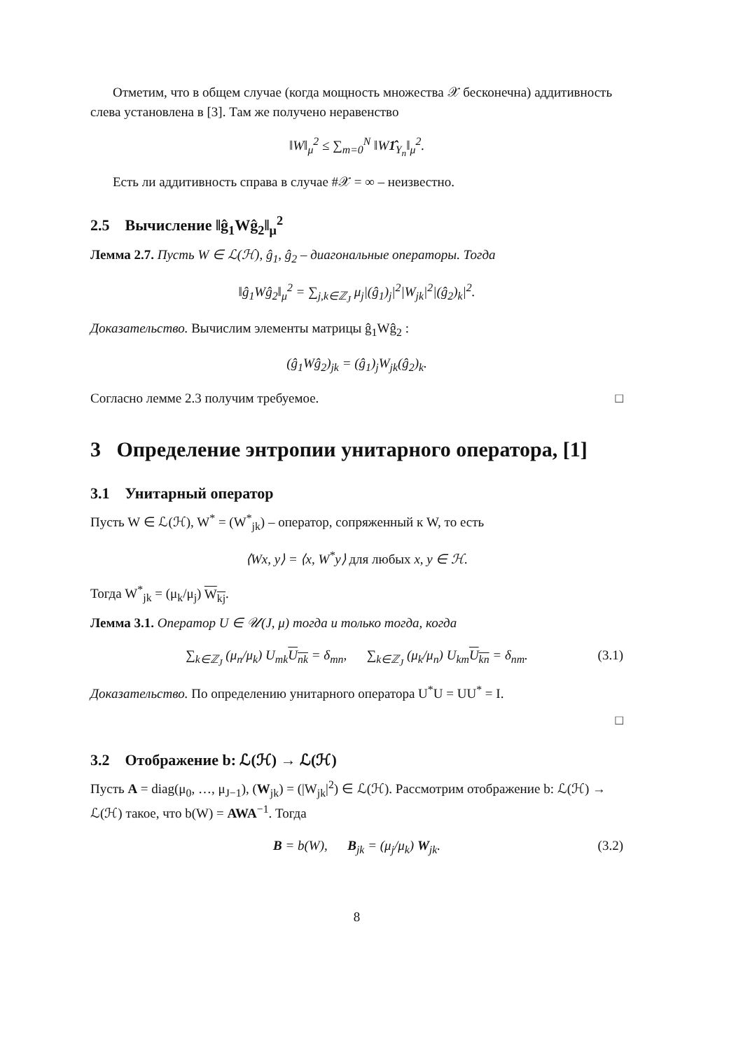Отметим, что в общем случае (когда мощность множества 𝒳 бесконечна) аддитивность слева установлена в [3]. Там же получено неравенство
‖W‖<sub>μ</sub><sup>2</sup> ≤ ∑<sub>m=0</sub><sup>N</sup> ‖W1̂<sub>Y<sub>n</sub></sub>‖<sub>μ</sub><sup>2</sup>.
Есть ли аддитивность справа в случае #𝒳 = ∞ – неизвестно.
2.5 Вычисление ‖ĝ<sub>1</sub>Wĝ<sub>2</sub>‖<sub>μ</sub><sup>2</sup>
Лемма 2.7. Пусть W ∈ ℒ(ℋ), ĝ<sub>1</sub>, ĝ<sub>2</sub> – диагональные операторы. Тогда
‖ĝ<sub>1</sub>Wĝ<sub>2</sub>‖<sub>μ</sub><sup>2</sup> = ∑<sub>j,k∈ℤ<sub>J</sub></sub> μ<sub>j</sub>|(ĝ<sub>1</sub>)<sub>j</sub>|<sup>2</sup>|W<sub>jk</sub>|<sup>2</sup>|(ĝ<sub>2</sub>)<sub>k</sub>|<sup>2</sup>.
Доказательство. Вычислим элементы матрицы ĝ<sub>1</sub>Wĝ<sub>2</sub> :
(ĝ<sub>1</sub>Wĝ<sub>2</sub>)<sub>jk</sub> = (ĝ<sub>1</sub>)<sub>j</sub>W<sub>jk</sub>(ĝ<sub>2</sub>)<sub>k</sub>.
Согласно лемме 2.3 получим требуемое. □
3 Определение энтропии унитарного оператора, [1]
3.1 Унитарный оператор
Пусть W ∈ ℒ(ℋ), W<sup>*</sup> = (W<sup>*</sup><sub>jk</sub>) – оператор, сопряженный к W, то есть
⟨Wx, y⟩ = ⟨x, W<sup>*</sup>y⟩ для любых x, y ∈ ℋ.
Тогда W<sup>*</sup><sub>jk</sub> = (μ<sub>k</sub>/μ<sub>j</sub>) W<sub>kj</sub>.
Лемма 3.1. Оператор U ∈ 𝒰(J, μ) тогда и только тогда, когда
∑<sub>k∈ℤ<sub>J</sub></sub> (μ<sub>n</sub>/μ<sub>k</sub>) U<sub>mk</sub>U<sub>nk</sub> = δ<sub>mn</sub>, ∑<sub>k∈ℤ<sub>J</sub></sub> (μ<sub>k</sub>/μ<sub>n</sub>) U<sub>km</sub>U<sub>kn</sub> = δ<sub>nm</sub>. (3.1)
Доказательство. По определению унитарного оператора U<sup>*</sup>U = UU<sup>*</sup> = I.
□
3.2 Отображение b: ℒ(ℋ) → ℒ(ℋ)
Пусть A = diag(μ<sub>0</sub>, …, μ<sub>J−1</sub>), (W<sub>jk</sub>) = (|W<sub>jk</sub>|<sup>2</sup>) ∈ ℒ(ℋ). Рассмотрим отображение b: ℒ(ℋ) → ℒ(ℋ) такое, что b(W) = AWA<sup>−1</sup>. Тогда
B = b(W), B<sub>jk</sub> = (μ<sub>j</sub>/μ<sub>k</sub>) W<sub>jk</sub>. (3.2)
8